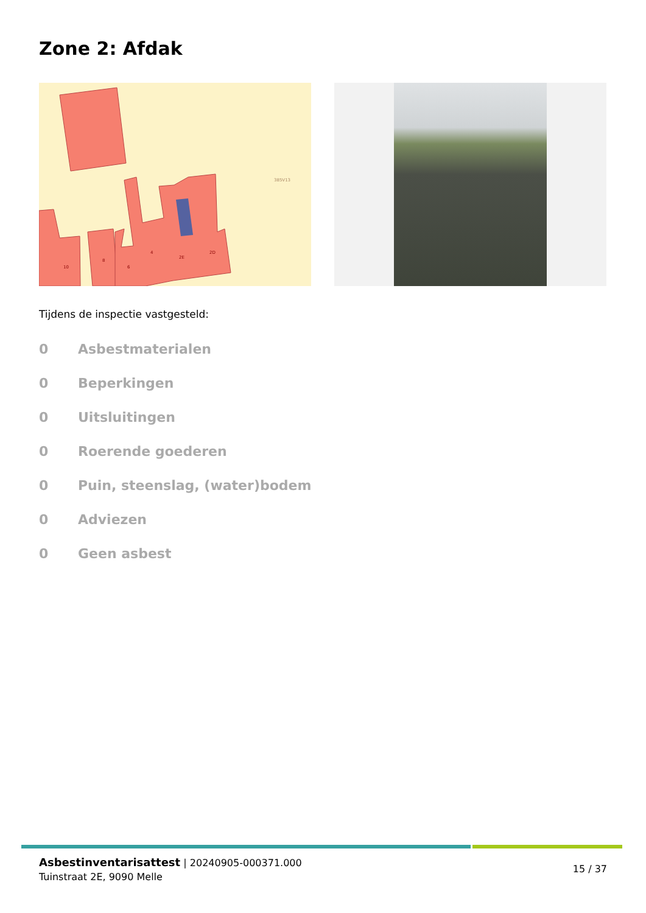Zone 2: Afdak
10
8
6
4
2E
2D
385V13
Tijdens de inspectie vastgesteld:
0 Asbestmaterialen
0 Beperkingen
0 Uitsluitingen
0 Roerende goederen
0 Puin, steenslag, (water)bodem
0 Adviezen
0 Geen asbest
Asbestinventarisattest | 20240905-000371.000
Tuinstraat 2E, 9090 Melle
15 / 37